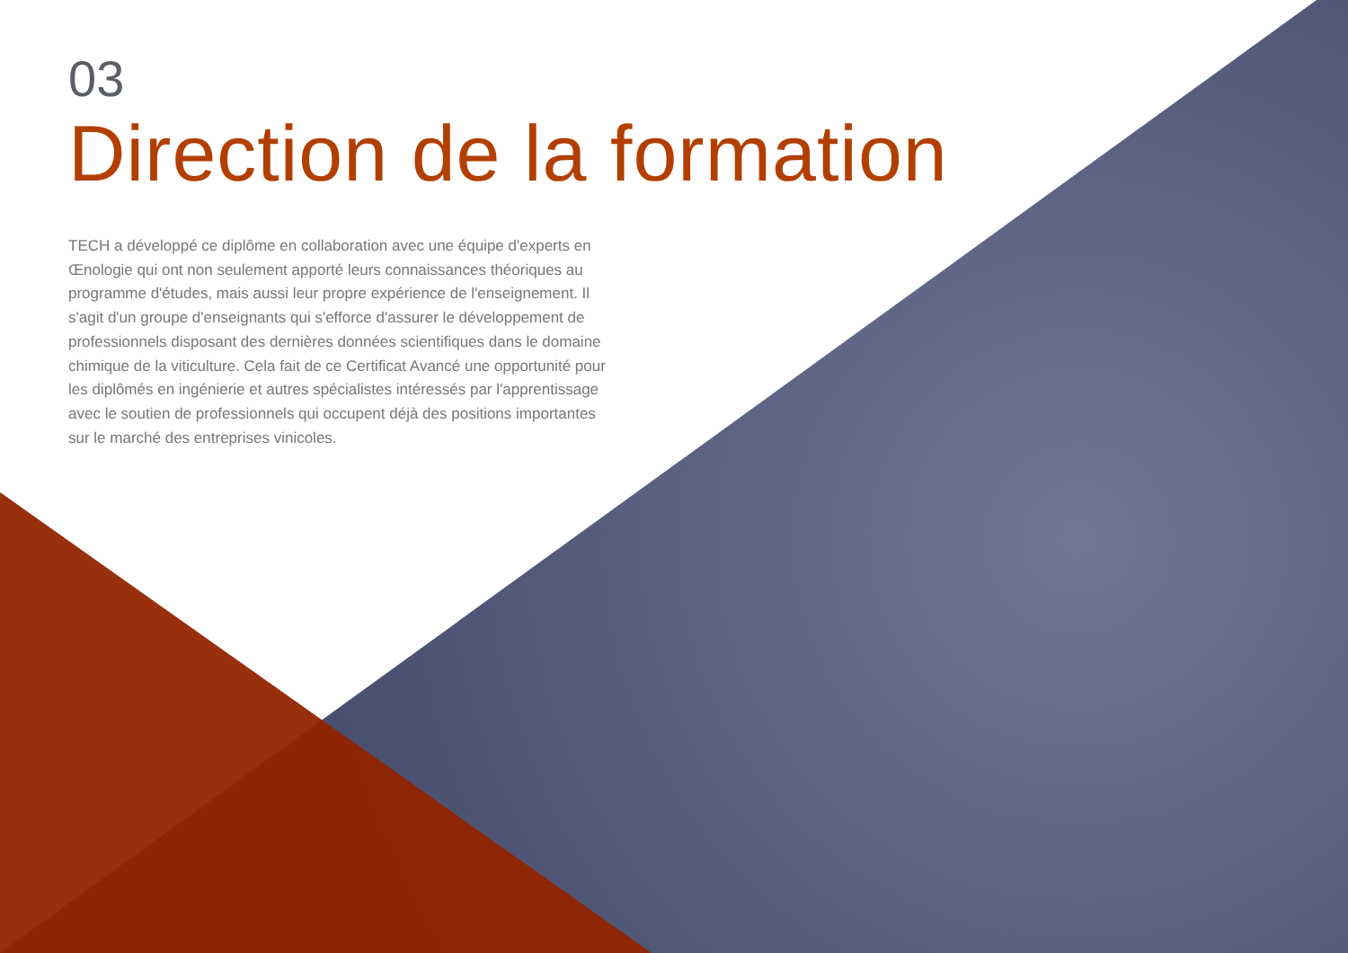03
Direction de la formation
TECH a développé ce diplôme en collaboration avec une équipe d'experts en Œnologie qui ont non seulement apporté leurs connaissances théoriques au programme d'études, mais aussi leur propre expérience de l'enseignement. Il s'agit d'un groupe d'enseignants qui s'efforce d'assurer le développement de professionnels disposant des dernières données scientifiques dans le domaine chimique de la viticulture. Cela fait de ce Certificat Avancé une opportunité pour les diplômés en ingénierie et autres spécialistes intéressés par l'apprentissage avec le soutien de professionnels qui occupent déjà des positions importantes sur le marché des entreprises vinicoles.